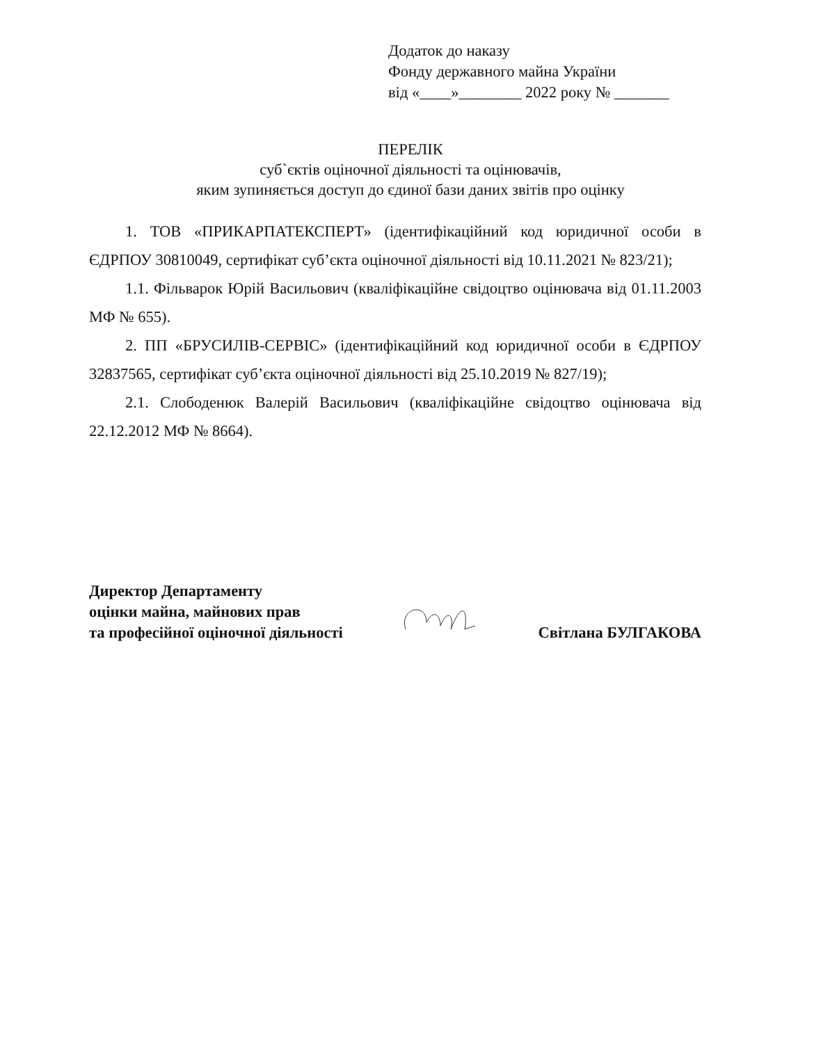Додаток до наказу
Фонду державного майна України
від «____»________ 2022 року № _______
ПЕРЕЛІК
суб`єктів оціночної діяльності та оцінювачів,
яким зупиняється доступ до єдиної бази даних звітів про оцінку
1. ТОВ «ПРИКАРПАТЕКСПЕРТ» (ідентифікаційний код юридичної особи в ЄДРПОУ 30810049, сертифікат суб’єкта оціночної діяльності від 10.11.2021 № 823/21);
1.1. Фільварок Юрій Васильович (кваліфікаційне свідоцтво оцінювача від 01.11.2003 МФ № 655).
2. ПП «БРУСИЛІВ-СЕРВІС» (ідентифікаційний код юридичної особи в ЄДРПОУ 32837565, сертифікат суб’єкта оціночної діяльності від 25.10.2019 № 827/19);
2.1. Слободенюк Валерій Васильович (кваліфікаційне свідоцтво оцінювача від 22.12.2012 МФ № 8664).
Директор Департаменту
оцінки майна, майнових прав
та професійної оціночної діяльності
Світлана БУЛГАКОВА